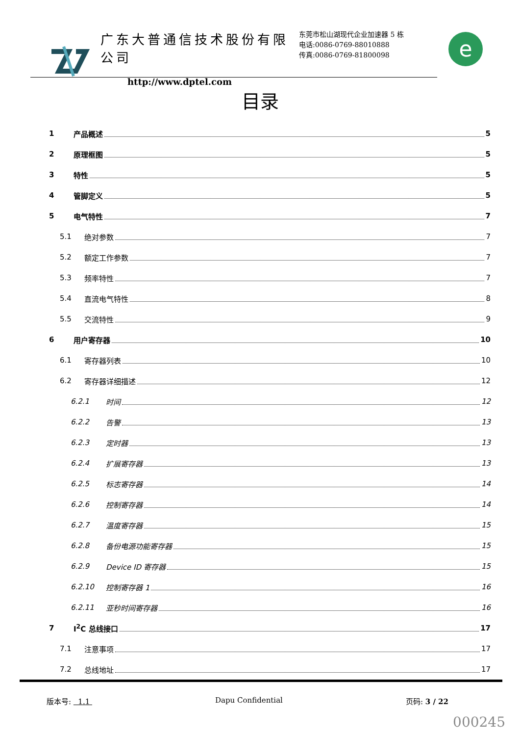广东大普通信技术股份有限公司
http://www.dptel.com
东莞市松山湖现代企业加速器 5 栋
电话:0086-0769-88010888
传真:0086-0769-81800098
e
目录
1 产品概述 5
2 原理框图 5
3 特性 5
4 管脚定义 5
5 电气特性 7
5.1 绝对参数 7
5.2 额定工作参数 7
5.3 频率特性 7
5.4 直流电气特性 8
5.5 交流特性 9
6 用户寄存器 10
6.1 寄存器列表 10
6.2 寄存器详细描述 12
6.2.1 时间 12
6.2.2 告警 13
6.2.3 定时器 13
6.2.4 扩展寄存器 13
6.2.5 标志寄存器 14
6.2.6 控制寄存器 14
6.2.7 温度寄存器 15
6.2.8 备份电源功能寄存器 15
6.2.9 Device ID 寄存器 15
6.2.10 控制寄存器 1 16
6.2.11 亚秒时间寄存器 16
7 I<sup>2</sup>C 总线接口 17
7.1 注意事项 17
7.2 总线地址 17
版本号: 1.1 Dapu Confidential 页码: 3 / 22
000245